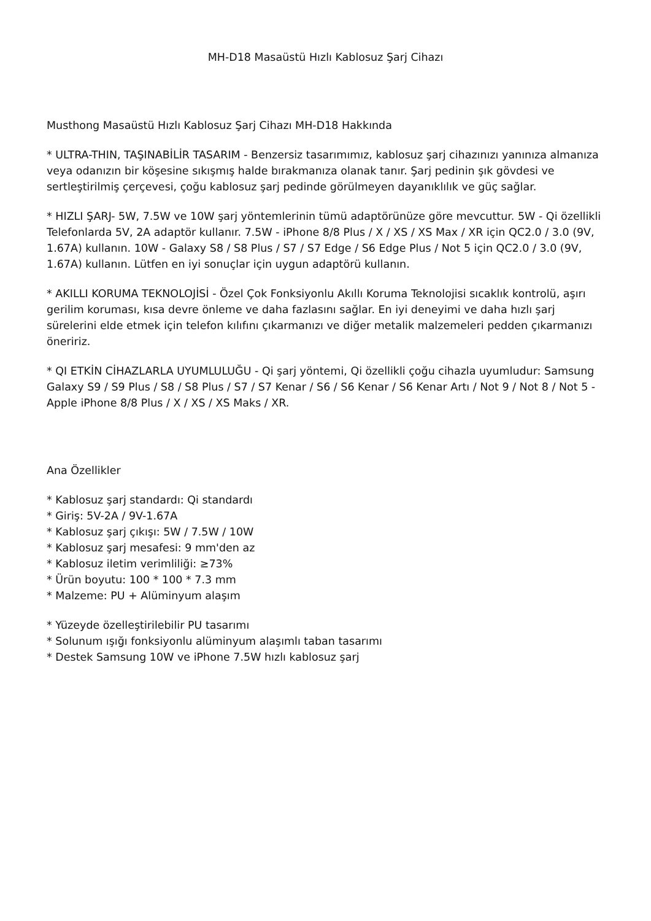MH-D18 Masaüstü Hızlı Kablosuz Şarj Cihazı
Musthong Masaüstü Hızlı Kablosuz Şarj Cihazı MH-D18 Hakkında
* ULTRA-THIN, TAŞINABİLİR TASARIM - Benzersiz tasarımımız, kablosuz şarj cihazınızı yanınıza almanıza veya odanızın bir köşesine sıkışmış halde bırakmanıza olanak tanır. Şarj pedinin şık gövdesi ve sertleştirilmiş çerçevesi, çoğu kablosuz şarj pedinde görülmeyen dayanıklılık ve güç sağlar.
* HIZLI ŞARJ- 5W, 7.5W ve 10W şarj yöntemlerinin tümü adaptörünüze göre mevcuttur. 5W - Qi özellikli Telefonlarda 5V, 2A adaptör kullanır. 7.5W - iPhone 8/8 Plus / X / XS / XS Max / XR için QC2.0 / 3.0 (9V, 1.67A) kullanın. 10W - Galaxy S8 / S8 Plus / S7 / S7 Edge / S6 Edge Plus / Not 5 için QC2.0 / 3.0 (9V, 1.67A) kullanın. Lütfen en iyi sonuçlar için uygun adaptörü kullanın.
* AKILLI KORUMA TEKNOLOJİSİ - Özel Çok Fonksiyonlu Akıllı Koruma Teknolojisi sıcaklık kontrolü, aşırı gerilim koruması, kısa devre önleme ve daha fazlasını sağlar. En iyi deneyimi ve daha hızlı şarj sürelerini elde etmek için telefon kılıfını çıkarmanızı ve diğer metalik malzemeleri pedden çıkarmanızı öneririz.
* QI ETKİN CİHAZLARLA UYUMLULUĞU - Qi şarj yöntemi, Qi özellikli çoğu cihazla uyumludur: Samsung Galaxy S9 / S9 Plus / S8 / S8 Plus / S7 / S7 Kenar / S6 / S6 Kenar / S6 Kenar Artı / Not 9 / Not 8 / Not 5 - Apple iPhone 8/8 Plus / X / XS / XS Maks / XR.
Ana Özellikler
* Kablosuz şarj standardı: Qi standardı
* Giriş: 5V-2A / 9V-1.67A
* Kablosuz şarj çıkışı: 5W / 7.5W / 10W
* Kablosuz şarj mesafesi: 9 mm'den az
* Kablosuz iletim verimliliği: ≥73%
* Ürün boyutu: 100 * 100 * 7.3 mm
* Malzeme: PU + Alüminyum alaşım
* Yüzeyde özelleştirilebilir PU tasarımı
* Solunum ışığı fonksiyonlu alüminyum alaşımlı taban tasarımı
* Destek Samsung 10W ve iPhone 7.5W hızlı kablosuz şarj